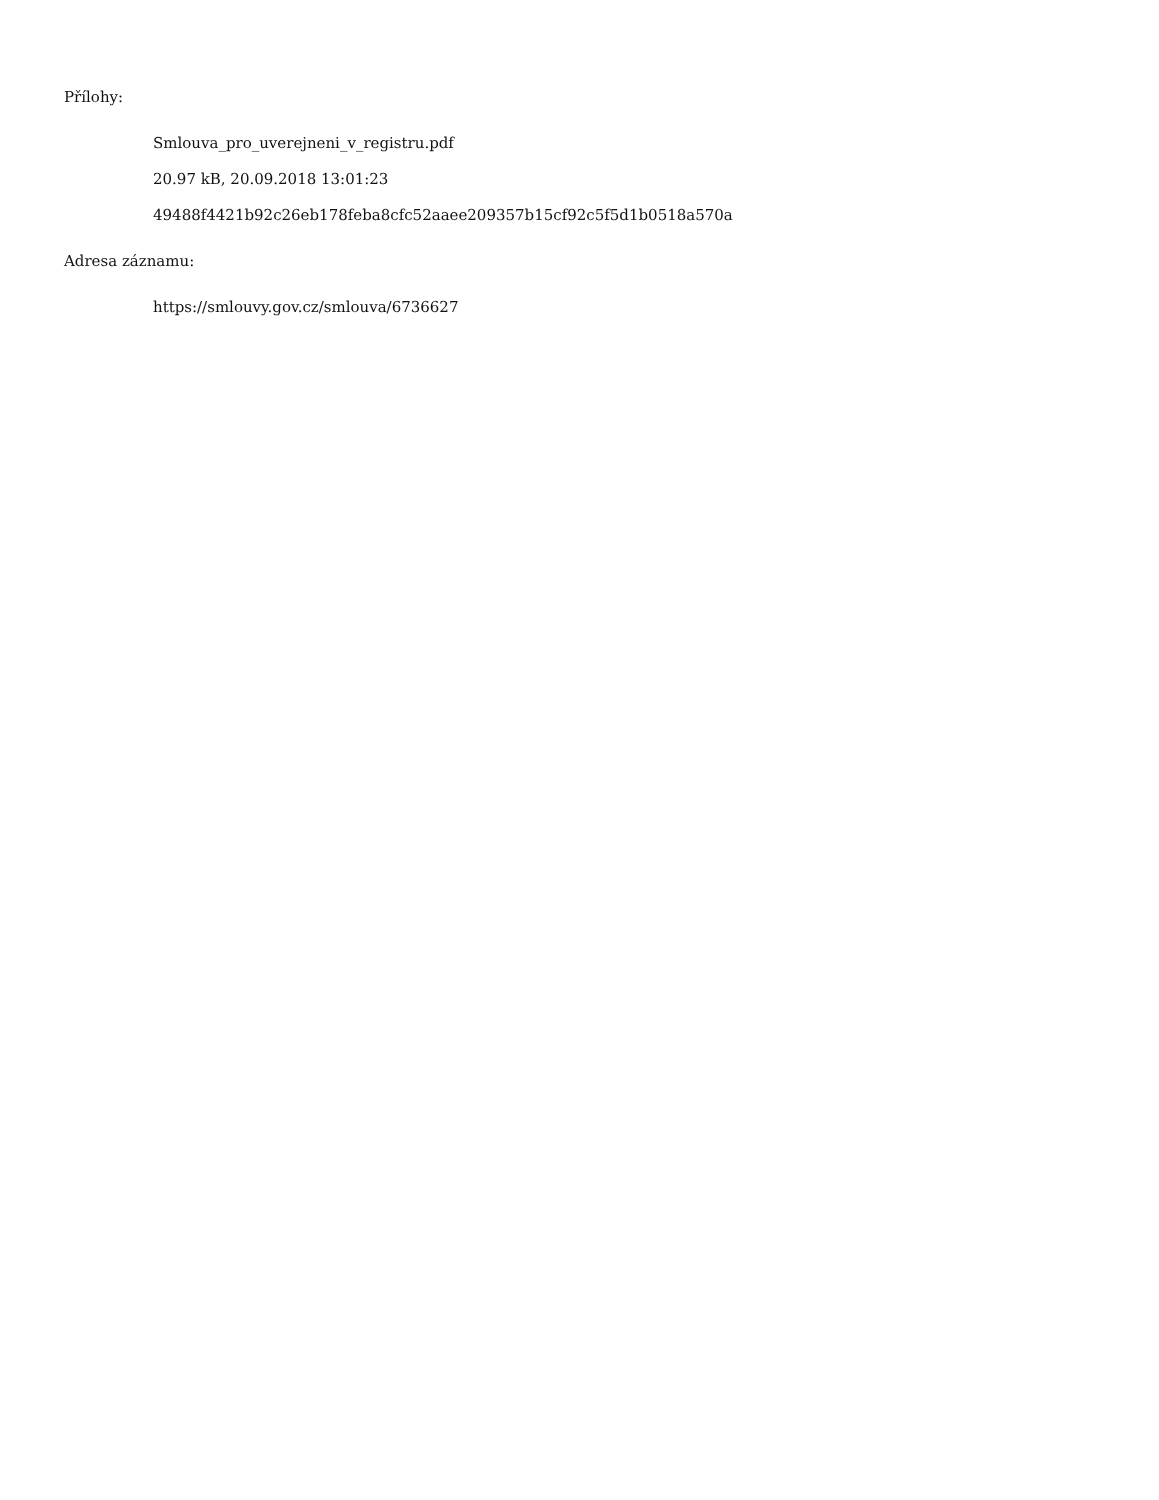Přílohy:
Smlouva_pro_uverejneni_v_registru.pdf
20.97 kB, 20.09.2018 13:01:23
49488f4421b92c26eb178feba8cfc52aaee209357b15cf92c5f5d1b0518a570a
Adresa záznamu:
https://smlouvy.gov.cz/smlouva/6736627